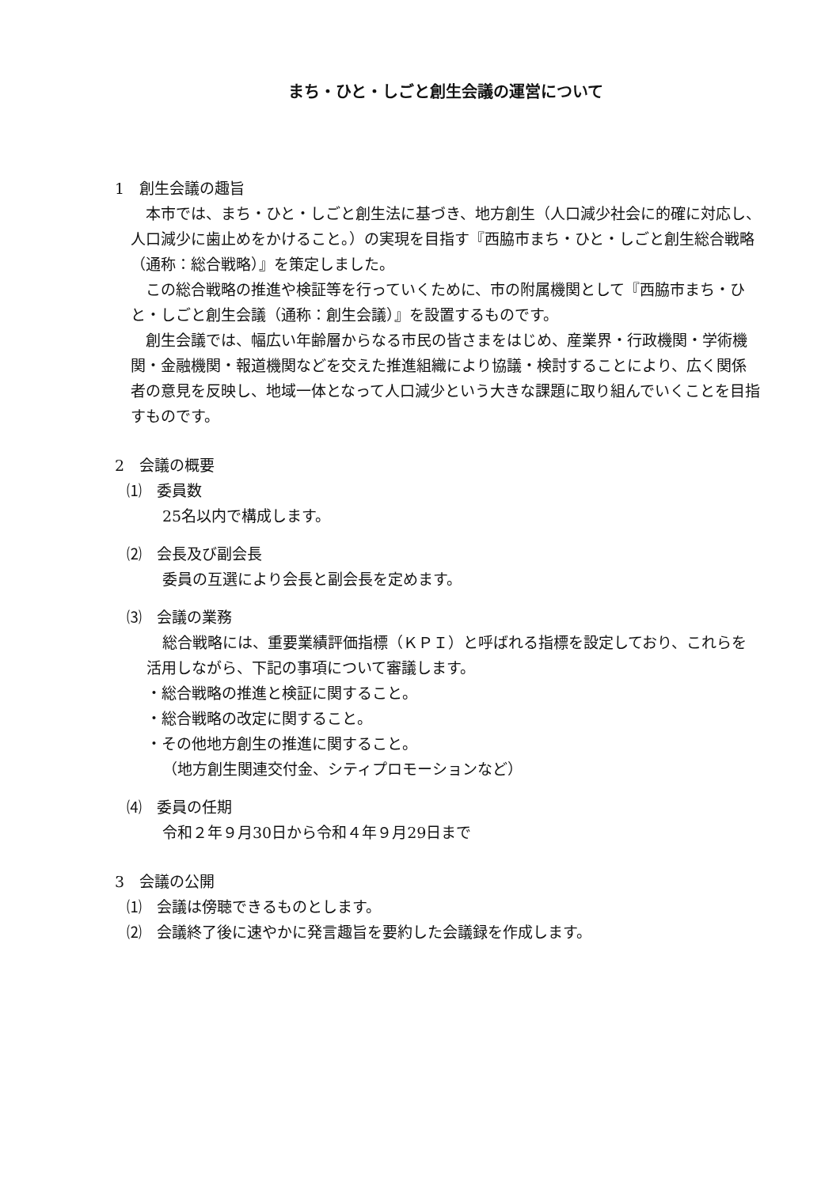まち・ひと・しごと創生会議の運営について
1　創生会議の趣旨
本市では、まち・ひと・しごと創生法に基づき、地方創生（人口減少社会に的確に対応し、人口減少に歯止めをかけること。）の実現を目指す『西脇市まち・ひと・しごと創生総合戦略（通称：総合戦略）』を策定しました。
この総合戦略の推進や検証等を行っていくために、市の附属機関として『西脇市まち・ひと・しごと創生会議（通称：創生会議）』を設置するものです。
創生会議では、幅広い年齢層からなる市民の皆さまをはじめ、産業界・行政機関・学術機関・金融機関・報道機関などを交えた推進組織により協議・検討することにより、広く関係者の意見を反映し、地域一体となって人口減少という大きな課題に取り組んでいくことを目指すものです。
2　会議の概要
⑴　委員数
25名以内で構成します。
⑵　会長及び副会長
委員の互選により会長と副会長を定めます。
⑶　会議の業務
総合戦略には、重要業績評価指標（ＫＰＩ）と呼ばれる指標を設定しており、これらを活用しながら、下記の事項について審議します。
・総合戦略の推進と検証に関すること。
・総合戦略の改定に関すること。
・その他地方創生の推進に関すること。
（地方創生関連交付金、シティプロモーションなど）
⑷　委員の任期
令和２年９月30日から令和４年９月29日まで
3　会議の公開
⑴　会議は傍聴できるものとします。
⑵　会議終了後に速やかに発言趣旨を要約した会議録を作成します。